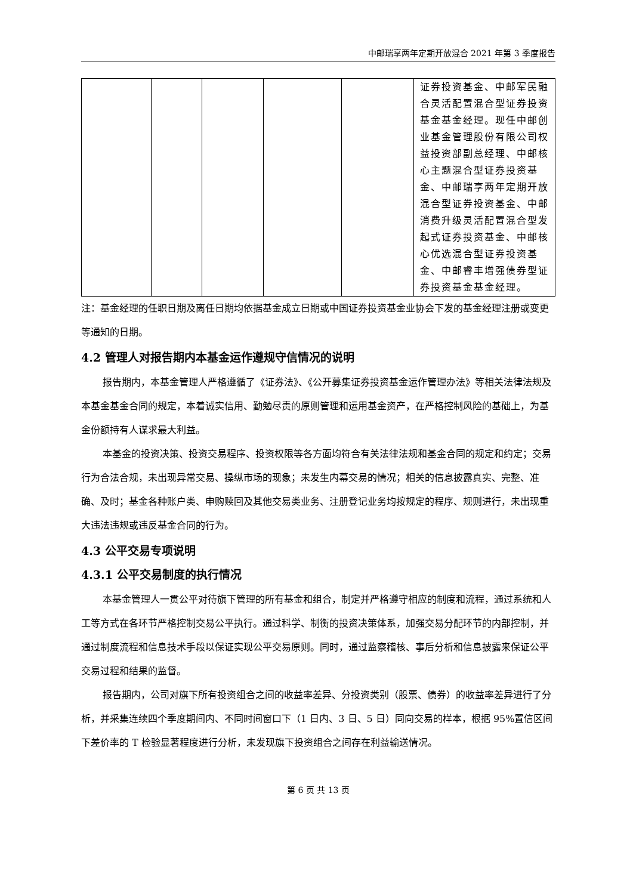中邮瑞享两年定期开放混合 2021 年第 3 季度报告
| | | | | | 证券投资基金、中邮军民融合灵活配置混合型证券投资基金基金经理。现任中邮创业基金管理股份有限公司权益投资部副总经理、中邮核心主题混合型证券投资基金、中邮瑞享两年定期开放混合型证券投资基金、中邮消费升级灵活配置混合型发起式证券投资基金、中邮核心优选混合型证券投资基金、中邮睿丰增强债券型证券投资基金基金经理。 |
注：基金经理的任职日期及离任日期均依据基金成立日期或中国证券投资基金业协会下发的基金经理注册或变更等通知的日期。
4.2 管理人对报告期内本基金运作遵规守信情况的说明
报告期内，本基金管理人严格遵循了《证券法》、《公开募集证券投资基金运作管理办法》等相关法律法规及本基金基金合同的规定，本着诚实信用、勤勉尽责的原则管理和运用基金资产，在严格控制风险的基础上，为基金份额持有人谋求最大利益。
本基金的投资决策、投资交易程序、投资权限等各方面均符合有关法律法规和基金合同的规定和约定；交易行为合法合规，未出现异常交易、操纵市场的现象；未发生内幕交易的情况；相关的信息披露真实、完整、准确、及时；基金各种账户类、申购赎回及其他交易类业务、注册登记业务均按规定的程序、规则进行，未出现重大违法违规或违反基金合同的行为。
4.3 公平交易专项说明
4.3.1 公平交易制度的执行情况
本基金管理人一贯公平对待旗下管理的所有基金和组合，制定并严格遵守相应的制度和流程，通过系统和人工等方式在各环节严格控制交易公平执行。通过科学、制衡的投资决策体系，加强交易分配环节的内部控制，并通过制度流程和信息技术手段以保证实现公平交易原则。同时，通过监察稽核、事后分析和信息披露来保证公平交易过程和结果的监督。
报告期内，公司对旗下所有投资组合之间的收益率差异、分投资类别（股票、债券）的收益率差异进行了分析，并采集连续四个季度期间内、不同时间窗口下（1 日内、3 日、5 日）同向交易的样本，根据 95%置信区间下差价率的 T 检验显著程度进行分析，未发现旗下投资组合之间存在利益输送情况。
第 6 页 共 13 页